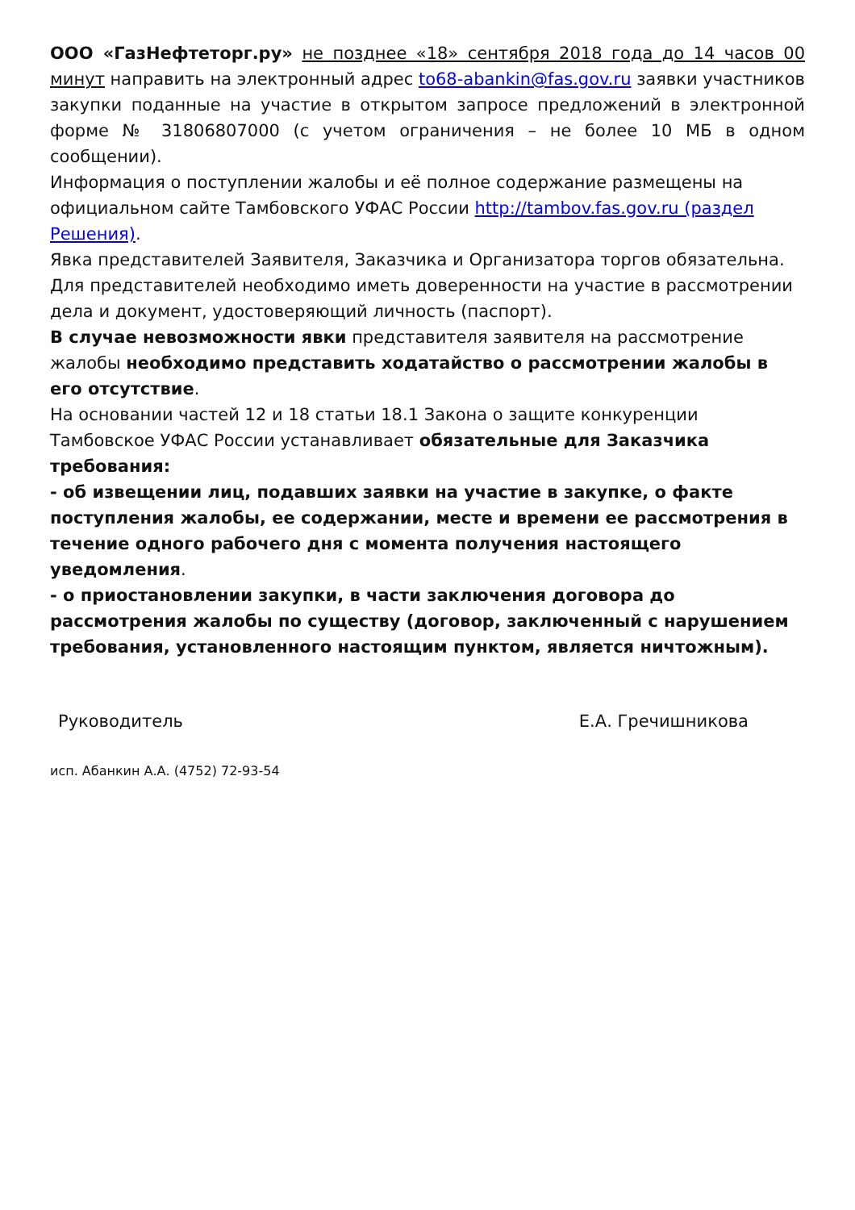ООО «ГазНефтеторг.ру» не позднее «18» сентября 2018 года до 14 часов 00 минут направить на электронный адрес to68-abankin@fas.gov.ru заявки участников закупки поданные на участие в открытом запросе предложений в электронной форме № 31806807000 (с учетом ограничения – не более 10 МБ в одном сообщении).
Информация о поступлении жалобы и её полное содержание размещены на официальном сайте Тамбовского УФАС России http://tambov.fas.gov.ru (раздел Решения).
Явка представителей Заявителя, Заказчика и Организатора торгов обязательна. Для представителей необходимо иметь доверенности на участие в рассмотрении дела и документ, удостоверяющий личность (паспорт).
В случае невозможности явки представителя заявителя на рассмотрение жалобы необходимо представить ходатайство о рассмотрении жалобы в его отсутствие.
На основании частей 12 и 18 статьи 18.1 Закона о защите конкуренции Тамбовское УФАС России устанавливает обязательные для Заказчика требования:
- об извещении лиц, подавших заявки на участие в закупке, о факте поступления жалобы, ее содержании, месте и времени ее рассмотрения в течение одного рабочего дня с момента получения настоящего уведомления.
- о приостановлении закупки, в части заключения договора до рассмотрения жалобы по существу (договор, заключенный с нарушением требования, установленного настоящим пунктом, является ничтожным).
Руководитель Е.А. Гречишникова
исп. Абанкин А.А. (4752) 72-93-54